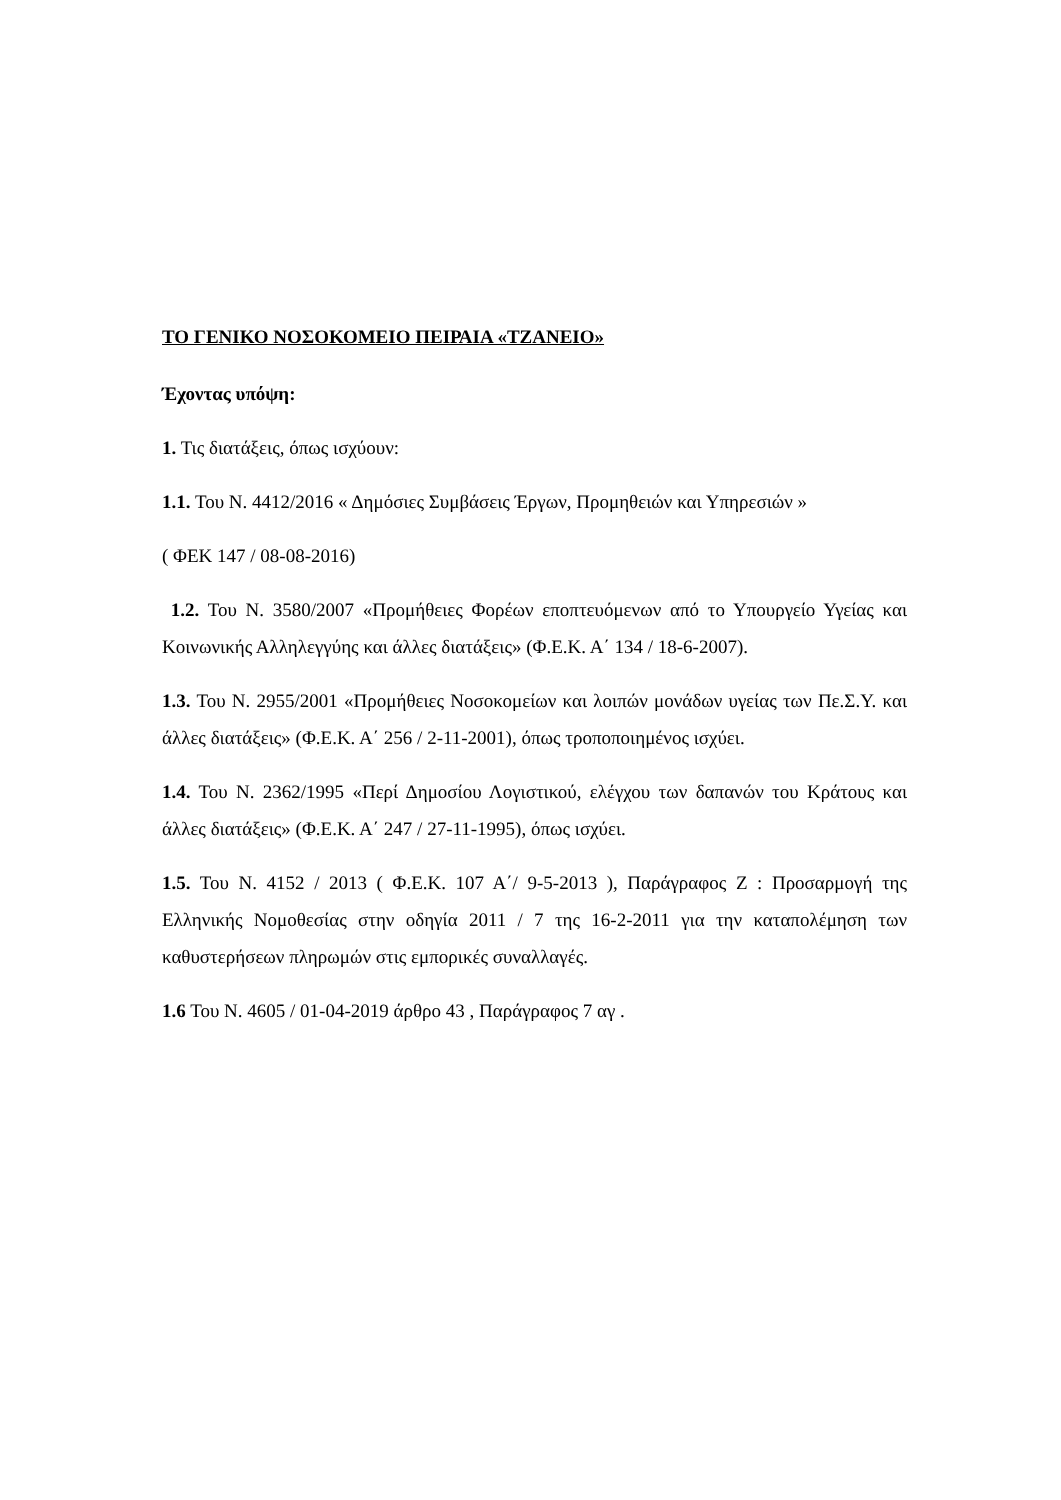ΤΟ ΓΕΝΙΚΟ ΝΟΣΟΚΟΜΕΙΟ ΠΕΙΡΑΙΑ «ΤΖΑΝΕΙΟ»
Έχοντας υπόψη:
1. Τις διατάξεις, όπως ισχύουν:
1.1. Του Ν. 4412/2016 « Δημόσιες Συμβάσεις Έργων, Προμηθειών και Υπηρεσιών »
( ΦΕΚ 147 / 08-08-2016)
1.2. Του Ν. 3580/2007 «Προμήθειες Φορέων εποπτευόμενων από το Υπουργείο Υγείας και Κοινωνικής Αλληλεγγύης και άλλες διατάξεις» (Φ.Ε.Κ. Α΄ 134 / 18-6-2007).
1.3. Του Ν. 2955/2001 «Προμήθειες Νοσοκομείων και λοιπών μονάδων υγείας των Πε.Σ.Υ. και άλλες διατάξεις» (Φ.Ε.Κ. Α΄ 256 / 2-11-2001), όπως τροποποιημένος ισχύει.
1.4. Του Ν. 2362/1995 «Περί Δημοσίου Λογιστικού, ελέγχου των δαπανών του Κράτους και άλλες διατάξεις» (Φ.Ε.Κ. Α΄ 247 / 27-11-1995), όπως ισχύει.
1.5. Του Ν. 4152 / 2013 ( Φ.Ε.Κ. 107 Α΄/ 9-5-2013 ), Παράγραφος Ζ : Προσαρμογή της Ελληνικής Νομοθεσίας στην οδηγία 2011 / 7 της 16-2-2011 για την καταπολέμηση των καθυστερήσεων πληρωμών στις εμπορικές συναλλαγές.
1.6 Του Ν. 4605 / 01-04-2019 άρθρο 43 , Παράγραφος 7 αγ .